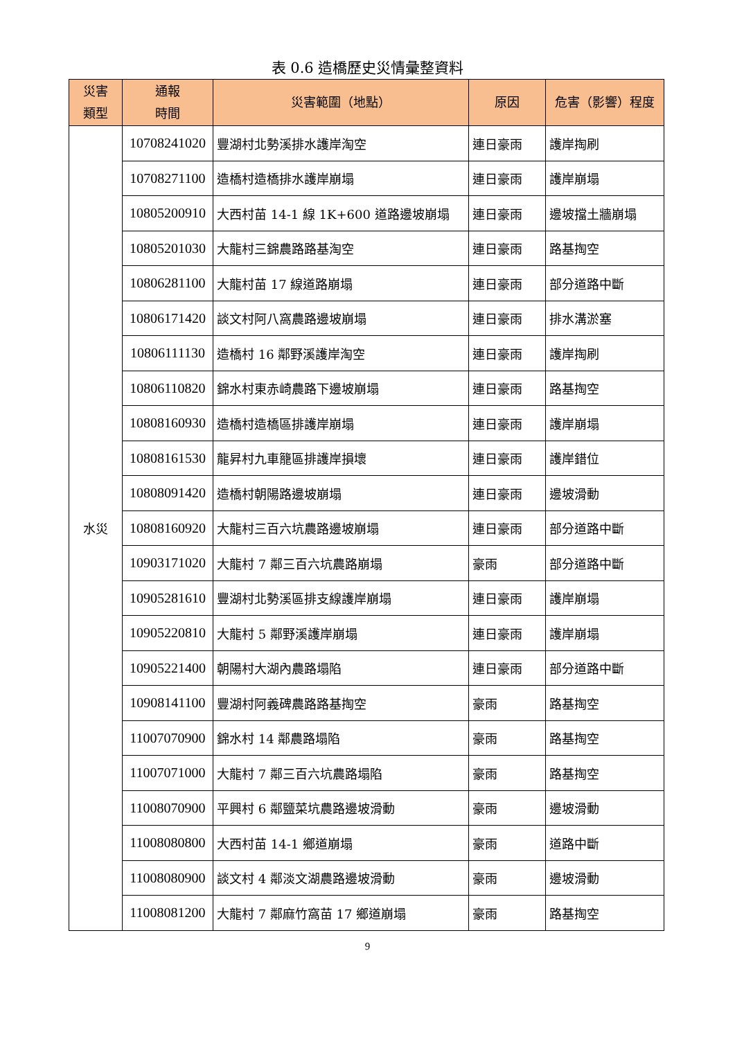表 0.6 造橋歷史災情彙整資料
| 災害 類型 | 通報 時間 | 災害範圍（地點） | 原因 | 危害（影響）程度 |
| --- | --- | --- | --- | --- |
| 水災 | 10708241020 | 豐湖村北勢溪排水護岸淘空 | 連日豪雨 | 護岸掏刷 |
| | 10708271100 | 造橋村造橋排水護岸崩塌 | 連日豪雨 | 護岸崩塌 |
| | 10805200910 | 大西村苗 14-1 線 1K+600 道路邊坡崩塌 | 連日豪雨 | 邊坡擋土牆崩塌 |
| | 10805201030 | 大龍村三錦農路路基淘空 | 連日豪雨 | 路基掏空 |
| | 10806281100 | 大龍村苗 17 線道路崩塌 | 連日豪雨 | 部分道路中斷 |
| | 10806171420 | 談文村阿八窩農路邊坡崩塌 | 連日豪雨 | 排水溝淤塞 |
| | 10806111130 | 造橋村 16 鄰野溪護岸淘空 | 連日豪雨 | 護岸掏刷 |
| | 10806110820 | 錦水村東赤崎農路下邊坡崩塌 | 連日豪雨 | 路基掏空 |
| | 10808160930 | 造橋村造橋區排護岸崩塌 | 連日豪雨 | 護岸崩塌 |
| | 10808161530 | 龍昇村九車籠區排護岸損壞 | 連日豪雨 | 護岸錯位 |
| | 10808091420 | 造橋村朝陽路邊坡崩塌 | 連日豪雨 | 邊坡滑動 |
| | 10808160920 | 大龍村三百六坑農路邊坡崩塌 | 連日豪雨 | 部分道路中斷 |
| | 10903171020 | 大龍村 7 鄰三百六坑農路崩塌 | 豪雨 | 部分道路中斷 |
| | 10905281610 | 豐湖村北勢溪區排支線護岸崩塌 | 連日豪雨 | 護岸崩塌 |
| | 10905220810 | 大龍村 5 鄰野溪護岸崩塌 | 連日豪雨 | 護岸崩塌 |
| | 10905221400 | 朝陽村大湖內農路塌陷 | 連日豪雨 | 部分道路中斷 |
| | 10908141100 | 豐湖村阿義碑農路路基掏空 | 豪雨 | 路基掏空 |
| | 11007070900 | 錦水村 14 鄰農路塌陷 | 豪雨 | 路基掏空 |
| | 11007071000 | 大龍村 7 鄰三百六坑農路塌陷 | 豪雨 | 路基掏空 |
| | 11008070900 | 平興村 6 鄰鹽菜坑農路邊坡滑動 | 豪雨 | 邊坡滑動 |
| | 11008080800 | 大西村苗 14-1 鄉道崩塌 | 豪雨 | 道路中斷 |
| | 11008080900 | 談文村 4 鄰淡文湖農路邊坡滑動 | 豪雨 | 邊坡滑動 |
| | 11008081200 | 大龍村 7 鄰麻竹窩苗 17 鄉道崩塌 | 豪雨 | 路基掏空 |
9